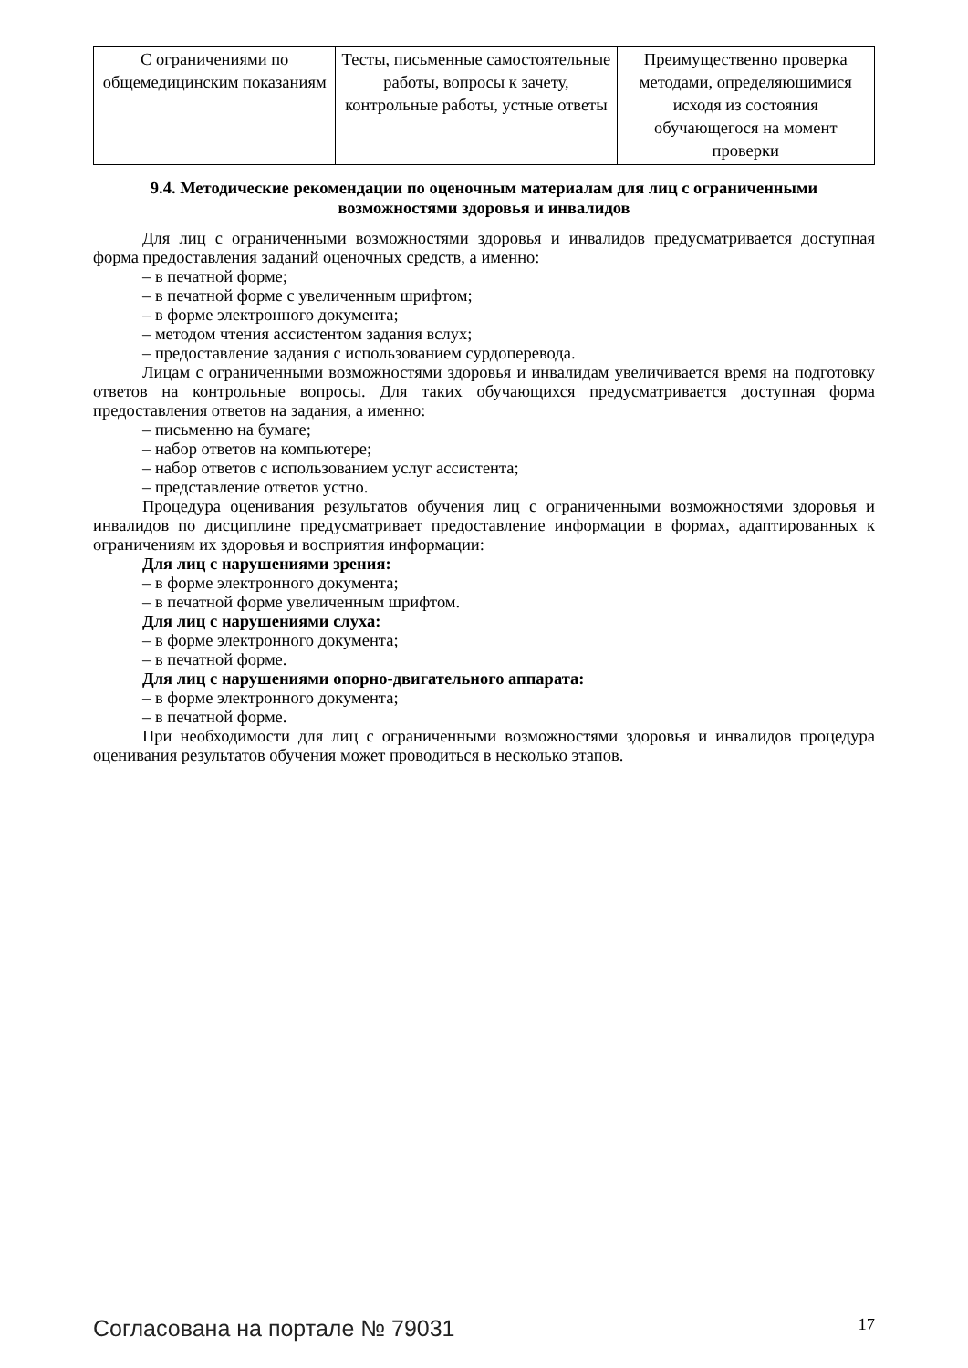| С ограничениями по общемедицинским показаниям | Тесты, письменные самостоятельные работы, вопросы к зачету, контрольные работы, устные ответы | Преимущественно проверка методами, определяющимися исходя из состояния обучающегося на момент проверки |
9.4. Методические рекомендации по оценочным материалам для лиц с ограниченными возможностями здоровья и инвалидов
Для лиц с ограниченными возможностями здоровья и инвалидов предусматривается доступная форма предоставления заданий оценочных средств, а именно:
– в печатной форме;
– в печатной форме с увеличенным шрифтом;
– в форме электронного документа;
– методом чтения ассистентом задания вслух;
– предоставление задания с использованием сурдоперевода.
Лицам с ограниченными возможностями здоровья и инвалидам увеличивается время на подготовку ответов на контрольные вопросы. Для таких обучающихся предусматривается доступная форма предоставления ответов на задания, а именно:
– письменно на бумаге;
– набор ответов на компьютере;
– набор ответов с использованием услуг ассистента;
– представление ответов устно.
Процедура оценивания результатов обучения лиц с ограниченными возможностями здоровья и инвалидов по дисциплине предусматривает предоставление информации в формах, адаптированных к ограничениям их здоровья и восприятия информации:
Для лиц с нарушениями зрения:
– в форме электронного документа;
– в печатной форме увеличенным шрифтом.
Для лиц с нарушениями слуха:
– в форме электронного документа;
– в печатной форме.
Для лиц с нарушениями опорно-двигательного аппарата:
– в форме электронного документа;
– в печатной форме.
При необходимости для лиц с ограниченными возможностями здоровья и инвалидов процедура оценивания результатов обучения может проводиться в несколько этапов.
Согласована на портале № 79031 17